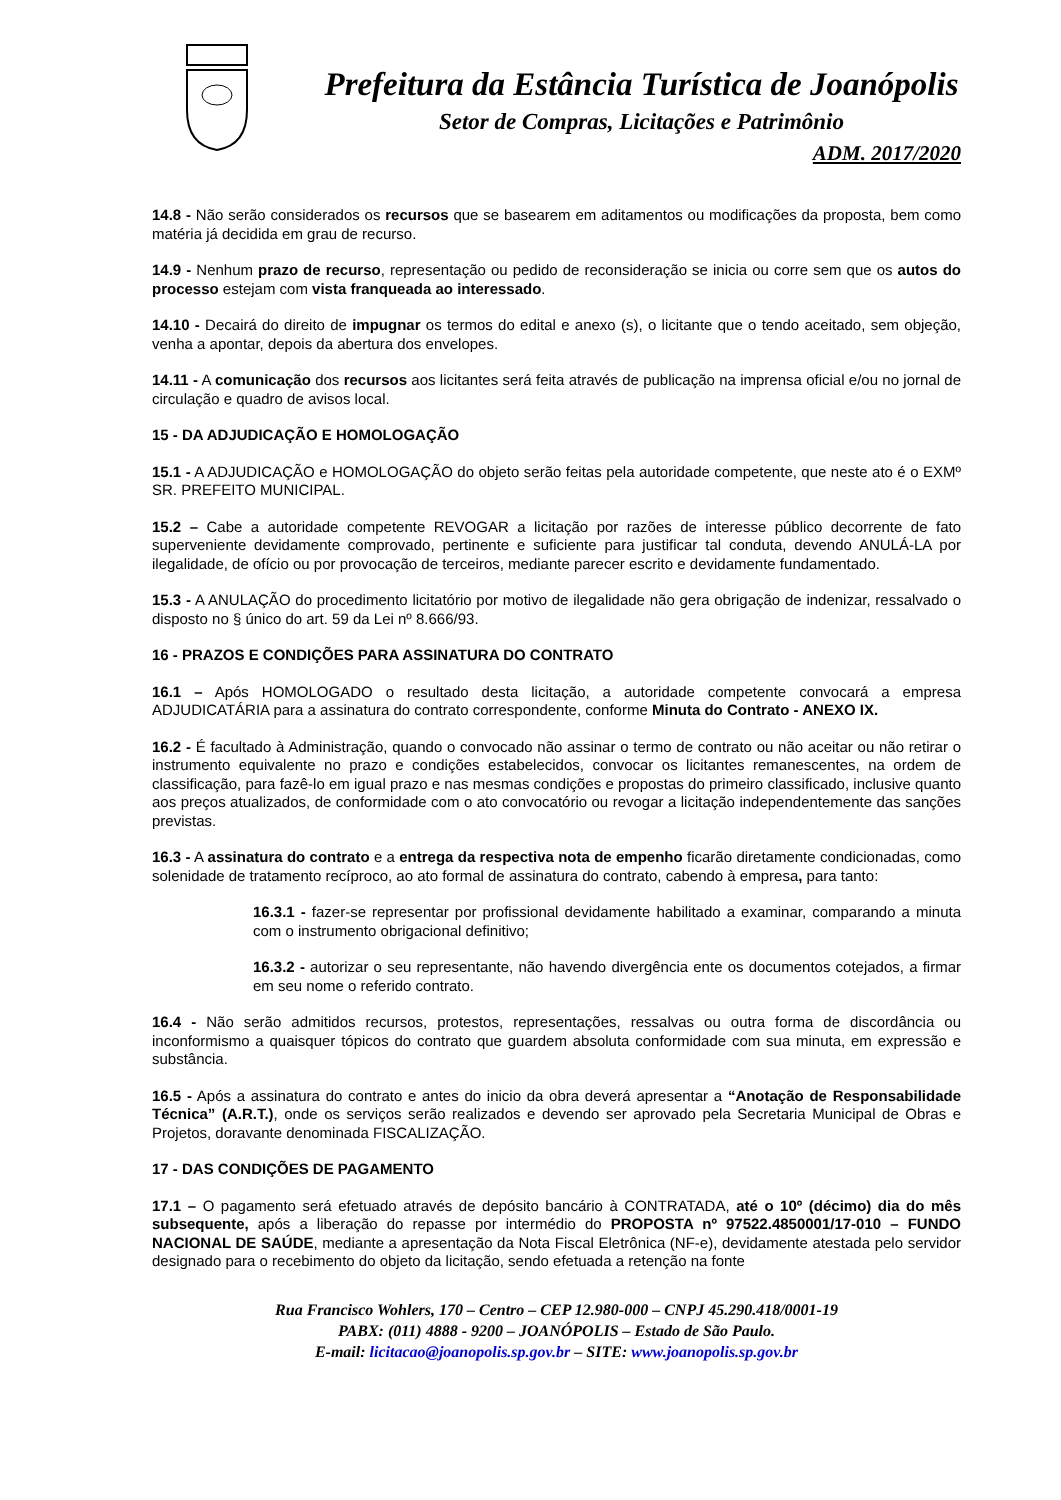Prefeitura da Estância Turística de Joanópolis
Setor de Compras, Licitações e Patrimônio
ADM. 2017/2020
14.8 - Não serão considerados os recursos que se basearem em aditamentos ou modificações da proposta, bem como matéria já decidida em grau de recurso.
14.9 - Nenhum prazo de recurso, representação ou pedido de reconsideração se inicia ou corre sem que os autos do processo estejam com vista franqueada ao interessado.
14.10 - Decairá do direito de impugnar os termos do edital e anexo (s), o licitante que o tendo aceitado, sem objeção, venha a apontar, depois da abertura dos envelopes.
14.11 - A comunicação dos recursos aos licitantes será feita através de publicação na imprensa oficial e/ou no jornal de circulação e quadro de avisos local.
15 - DA ADJUDICAÇÃO E HOMOLOGAÇÃO
15.1 - A ADJUDICAÇÃO e HOMOLOGAÇÃO do objeto serão feitas pela autoridade competente, que neste ato é o EXMº SR. PREFEITO MUNICIPAL.
15.2 – Cabe a autoridade competente REVOGAR a licitação por razões de interesse público decorrente de fato superveniente devidamente comprovado, pertinente e suficiente para justificar tal conduta, devendo ANULÁ-LA por ilegalidade, de ofício ou por provocação de terceiros, mediante parecer escrito e devidamente fundamentado.
15.3 - A ANULAÇÃO do procedimento licitatório por motivo de ilegalidade não gera obrigação de indenizar, ressalvado o disposto no § único do art. 59 da Lei nº 8.666/93.
16 - PRAZOS E CONDIÇÕES PARA ASSINATURA DO CONTRATO
16.1 – Após HOMOLOGADO o resultado desta licitação, a autoridade competente convocará a empresa ADJUDICATÁRIA para a assinatura do contrato correspondente, conforme Minuta do Contrato - ANEXO IX.
16.2 - É facultado à Administração, quando o convocado não assinar o termo de contrato ou não aceitar ou não retirar o instrumento equivalente no prazo e condições estabelecidos, convocar os licitantes remanescentes, na ordem de classificação, para fazê-lo em igual prazo e nas mesmas condições e propostas do primeiro classificado, inclusive quanto aos preços atualizados, de conformidade com o ato convocatório ou revogar a licitação independentemente das sanções previstas.
16.3 - A assinatura do contrato e a entrega da respectiva nota de empenho ficarão diretamente condicionadas, como solenidade de tratamento recíproco, ao ato formal de assinatura do contrato, cabendo à empresa, para tanto:
16.3.1 - fazer-se representar por profissional devidamente habilitado a examinar, comparando a minuta com o instrumento obrigacional definitivo;
16.3.2 - autorizar o seu representante, não havendo divergência ente os documentos cotejados, a firmar em seu nome o referido contrato.
16.4 - Não serão admitidos recursos, protestos, representações, ressalvas ou outra forma de discordância ou inconformismo a quaisquer tópicos do contrato que guardem absoluta conformidade com sua minuta, em expressão e substância.
16.5 - Após a assinatura do contrato e antes do inicio da obra deverá apresentar a “Anotação de Responsabilidade Técnica” (A.R.T.), onde os serviços serão realizados e devendo ser aprovado pela Secretaria Municipal de Obras e Projetos, doravante denominada FISCALIZAÇÃO.
17 - DAS CONDIÇÕES DE PAGAMENTO
17.1 – O pagamento será efetuado através de depósito bancário à CONTRATADA, até o 10º (décimo) dia do mês subsequente, após a liberação do repasse por intermédio do PROPOSTA nº 97522.4850001/17-010 – FUNDO NACIONAL DE SAÚDE, mediante a apresentação da Nota Fiscal Eletrônica (NF-e), devidamente atestada pelo servidor designado para o recebimento do objeto da licitação, sendo efetuada a retenção na fonte
Rua Francisco Wohlers, 170 – Centro – CEP 12.980-000 – CNPJ 45.290.418/0001-19
PABX: (011) 4888 - 9200 – JOANÓPOLIS – Estado de São Paulo.
E-mail: licitacao@joanopolis.sp.gov.br – SITE: www.joanopolis.sp.gov.br